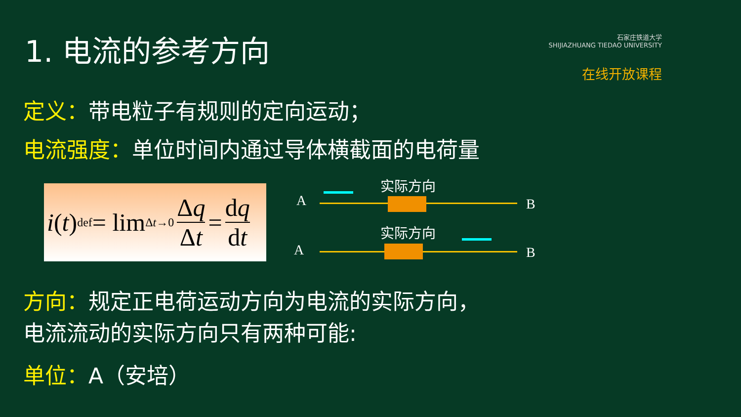1. 电流的参考方向
石家庄铁道大学
SHIJIAZHUANG TIEDAO UNIVERSITY
在线开放课程
定义：带电粒子有规则的定向运动；
电流强度：单位时间内通过导体横截面的电荷量
i (t) <sup>def</sup>= lim<sub>Δt→0</sub> Δq Δt = dq dt
实际方向
A B
实际方向
A B
方向：规定正电荷运动方向为电流的实际方向，
电流流动的实际方向只有两种可能:
单位：A（安培）